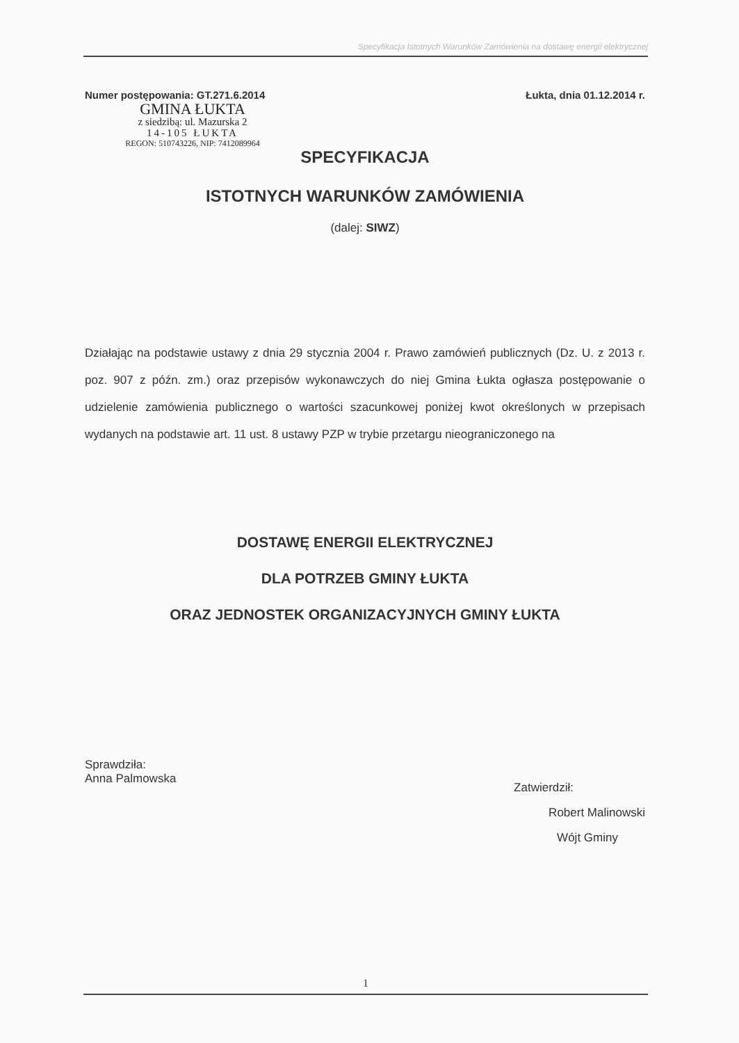Specyfikacja Istotnych Warunków Zamówienia na dostawę energii elektrycznej
Numer postępowania: GT.271.6.2014 Łukta, dnia 01.12.2014 r.
GMINA ŁUKTA
z siedzibą: ul. Mazurska 2
14-105 ŁUKTA
REGON: 510743226, NIP: 7412089964
SPECYFIKACJA
ISTOTNYCH WARUNKÓW ZAMÓWIENIA
(dalej: SIWZ)
Działając na podstawie ustawy z dnia 29 stycznia 2004 r. Prawo zamówień publicznych (Dz. U. z 2013 r. poz. 907 z późn. zm.) oraz przepisów wykonawczych do niej Gmina Łukta ogłasza postępowanie o udzielenie zamówienia publicznego o wartości szacunkowej poniżej kwot określonych w przepisach wydanych na podstawie art. 11 ust. 8 ustawy PZP w trybie przetargu nieograniczonego na
DOSTAWĘ ENERGII ELEKTRYCZNEJ
DLA POTRZEB GMINY ŁUKTA
ORAZ JEDNOSTEK ORGANIZACYJNYCH GMINY ŁUKTA
Sprawdziła:
Anna Palmowska
Zatwierdził:
Robert Malinowski
Wójt Gminy
1